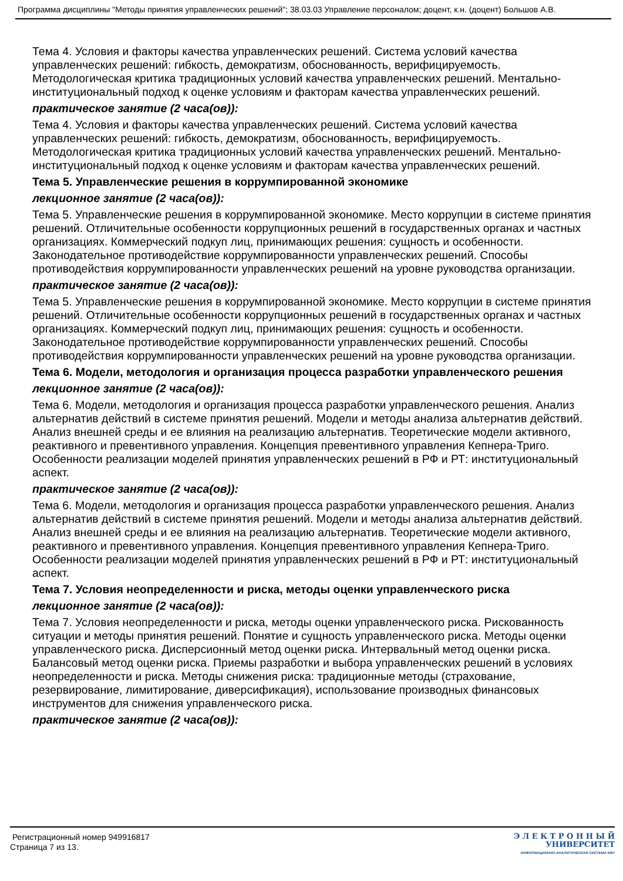Программа дисциплины "Методы принятия управленческих решений"; 38.03.03 Управление персоналом; доцент, к.н. (доцент) Большов А.В.
Тема 4. Условия и факторы качества управленческих решений. Система условий качества управленческих решений: гибкость, демократизм, обоснованность, верифицируемость. Методологическая критика традиционных условий качества управленческих решений. Ментально-институциональный подход к оценке условиям и факторам качества управленческих решений.
практическое занятие (2 часа(ов)):
Тема 4. Условия и факторы качества управленческих решений. Система условий качества управленческих решений: гибкость, демократизм, обоснованность, верифицируемость. Методологическая критика традиционных условий качества управленческих решений. Ментально-институциональный подход к оценке условиям и факторам качества управленческих решений.
Тема 5. Управленческие решения в коррумпированной экономике
лекционное занятие (2 часа(ов)):
Тема 5. Управленческие решения в коррумпированной экономике. Место коррупции в системе принятия решений. Отличительные особенности коррупционных решений в государственных органах и частных организациях. Коммерческий подкуп лиц, принимающих решения: сущность и особенности. Законодательное противодействие коррумпированности управленческих решений. Способы противодействия коррумпированности управленческих решений на уровне руководства организации.
практическое занятие (2 часа(ов)):
Тема 5. Управленческие решения в коррумпированной экономике. Место коррупции в системе принятия решений. Отличительные особенности коррупционных решений в государственных органах и частных организациях. Коммерческий подкуп лиц, принимающих решения: сущность и особенности. Законодательное противодействие коррумпированности управленческих решений. Способы противодействия коррумпированности управленческих решений на уровне руководства организации.
Тема 6. Модели, методология и организация процесса разработки управленческого решения
лекционное занятие (2 часа(ов)):
Тема 6. Модели, методология и организация процесса разработки управленческого решения. Анализ альтернатив действий в системе принятия решений. Модели и методы анализа альтернатив действий. Анализ внешней среды и ее влияния на реализацию альтернатив. Теоретические модели активного, реактивного и превентивного управления. Концепция превентивного управления Кепнера-Триго. Особенности реализации моделей принятия управленческих решений в РФ и РТ: институциональный аспект.
практическое занятие (2 часа(ов)):
Тема 6. Модели, методология и организация процесса разработки управленческого решения. Анализ альтернатив действий в системе принятия решений. Модели и методы анализа альтернатив действий. Анализ внешней среды и ее влияния на реализацию альтернатив. Теоретические модели активного, реактивного и превентивного управления. Концепция превентивного управления Кепнера-Триго. Особенности реализации моделей принятия управленческих решений в РФ и РТ: институциональный аспект.
Тема 7. Условия неопределенности и риска, методы оценки управленческого риска
лекционное занятие (2 часа(ов)):
Тема 7. Условия неопределенности и риска, методы оценки управленческого риска. Рискованность ситуации и методы принятия решений. Понятие и сущность управленческого риска. Методы оценки управленческого риска. Дисперсионный метод оценки риска. Интервальный метод оценки риска. Балансовый метод оценки риска. Приемы разработки и выбора управленческих решений в условиях неопределенности и риска. Методы снижения риска: традиционные методы (страхование, резервирование, лимитирование, диверсификация), использование производных финансовых инструментов для снижения управленческого риска.
практическое занятие (2 часа(ов)):
Регистрационный номер 949916817
Страница 7 из 13.
Э Л Е К Т Р О Н Н Ы Й
УНИВЕРСИТЕТ
ИНФОРМАЦИОННО-АНАЛИТИЧЕСКАЯ СИСТЕМА КФУ